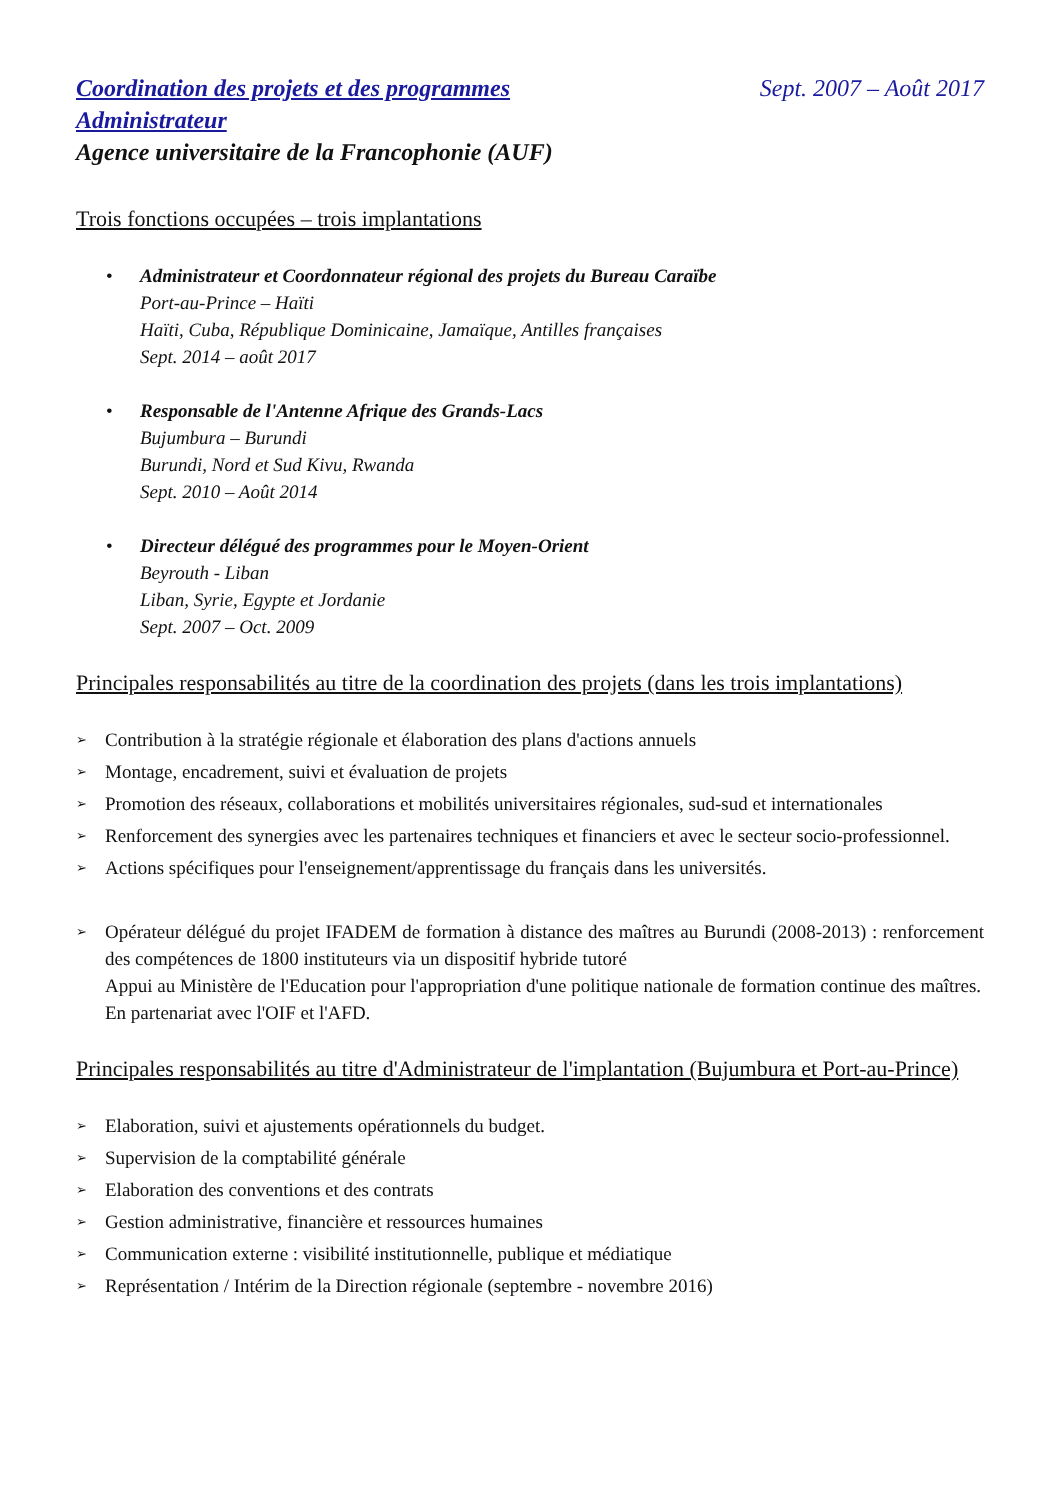Coordination des projets et des programmes
Sept. 2007 – Août 2017
Administrateur
Agence universitaire de la Francophonie (AUF)
Trois fonctions occupées – trois implantations
• Administrateur et Coordonnateur régional des projets du Bureau Caraïbe
Port-au-Prince – Haïti
Haïti, Cuba, République Dominicaine, Jamaïque, Antilles françaises
Sept. 2014 – août 2017
• Responsable de l'Antenne Afrique des Grands-Lacs
Bujumbura – Burundi
Burundi, Nord et Sud Kivu, Rwanda
Sept. 2010 – Août 2014
• Directeur délégué des programmes pour le Moyen-Orient
Beyrouth - Liban
Liban, Syrie, Egypte et Jordanie
Sept. 2007 – Oct. 2009
Principales responsabilités au titre de la coordination des projets (dans les trois implantations)
➢ Contribution à la stratégie régionale et élaboration des plans d'actions annuels
➢ Montage, encadrement, suivi et évaluation de projets
➢ Promotion des réseaux, collaborations et mobilités universitaires régionales, sud-sud et internationales
➢ Renforcement des synergies avec les partenaires techniques et financiers et avec le secteur socio-professionnel.
➢ Actions spécifiques pour l'enseignement/apprentissage du français dans les universités.
➢ Opérateur délégué du projet IFADEM de formation à distance des maîtres au Burundi (2008-2013) : renforcement des compétences de 1800 instituteurs via un dispositif hybride tutoré
Appui au Ministère de l'Education pour l'appropriation d'une politique nationale de formation continue des maîtres.
En partenariat avec l'OIF et l'AFD.
Principales responsabilités au titre d'Administrateur de l'implantation (Bujumbura et Port-au-Prince)
➢ Elaboration, suivi et ajustements opérationnels du budget.
➢ Supervision de la comptabilité générale
➢ Elaboration des conventions et des contrats
➢ Gestion administrative, financière et ressources humaines
➢ Communication externe : visibilité institutionnelle, publique et médiatique
➢ Représentation / Intérim de la Direction régionale (septembre - novembre 2016)